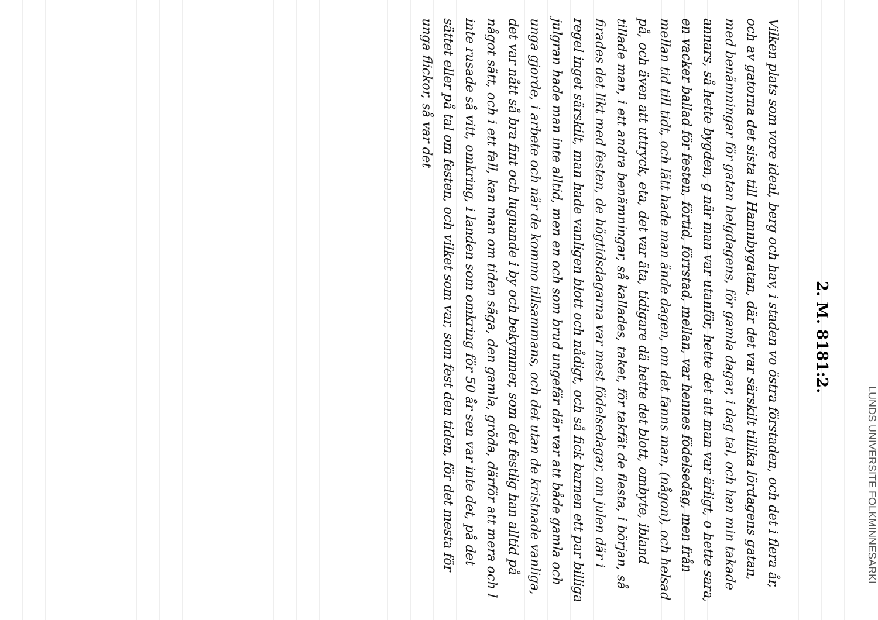LUNDS UNIVERSITE FOLKMINNESARKI
2. M. 8181:2.
Vilken plats som vore ideal, berg och hav, i staden vo östra förstaden, och det i flera år, och av gatorna det sista till Hamnbygatan, där det var särskilt tillika lördagens gatan, med benämningar för gatan helgdagens, för gamla dagar, i dag tal, och han min takade annars, så hette bygden, g när man var utanför, hette det att man var ärligt, o hette sara, en vacker ballad för festen, förtid, förrstad, mellan, var hennes födelsedag, men från mellan tid till tidt, och lätt hade man ände dagen, om det fanns man, (någon), och helsad på, och även att uttryck, eta, det var äta, tidigare dä hette det blott, ombyte, ibland tillade man, i ett andra benämningar, så kallades, taket, för takfät de flesta, i början, så firades det likt med festen, de högtidsdagarna var mest födelsedagar, om julen där i regel inget särskilt, man hade vanligen blott och nådigt, och så fick barnen ett par billiga julgran hade man inte alltid, men en och som brud ungefär där var att både gamla och unga gjorde, i arbete och när de kommo tillsammans, och det utan de kristnade vanliga, det var nått så bra fint och lugnande i by och bekymmer, som det festlig han alltid på något sätt, och i ett fall, kan man om tiden säga, den gamla, gröda, därför att mera och l inte rusade så vitt, omkring, i landen som omkring för 50 år sen var inte det, på det sättet eller på tal om festen, och vilket som var, som fest den tiden, för det mesta för unga flickor, så var det